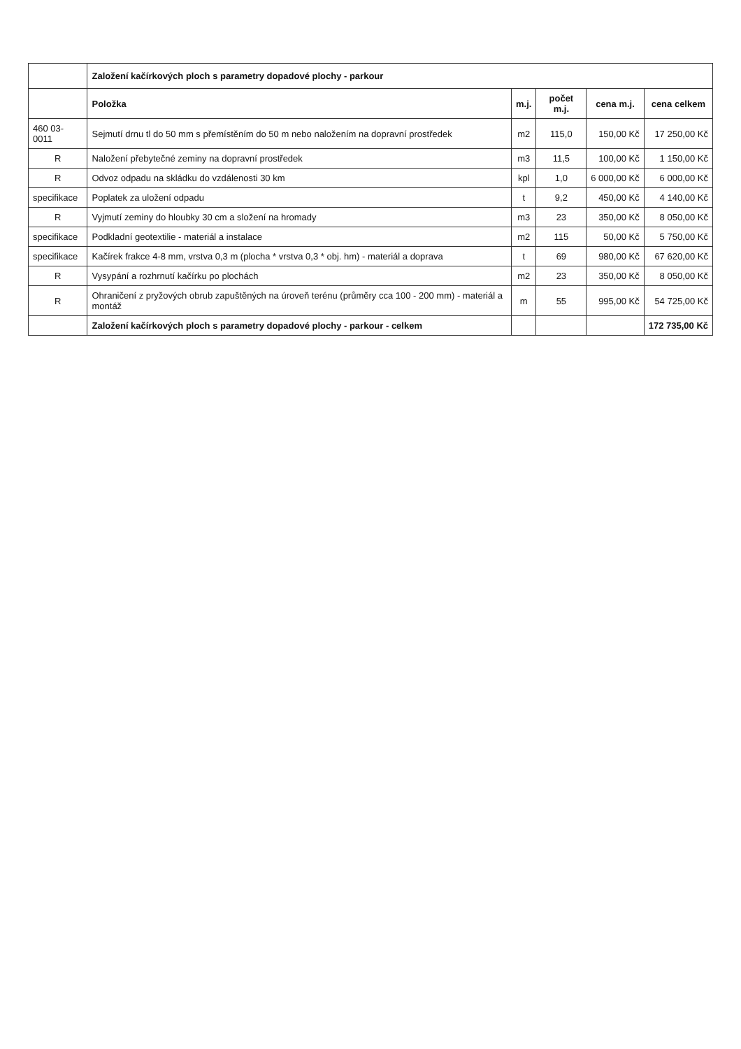| | Založení kačírkových ploch s parametry dopadové plochy - parkour | | | | |
| | Položka | m.j. | počet m.j. | cena m.j. | cena celkem |
| 460 03-0011 | Sejmutí drnu tl do 50 mm s přemístěním do 50 m nebo naložením na dopravní prostředek | m2 | 115,0 | 150,00 Kč | 17 250,00 Kč |
| R | Naložení přebytečné zeminy na dopravní prostředek | m3 | 11,5 | 100,00 Kč | 1 150,00 Kč |
| R | Odvoz odpadu na skládku do vzdálenosti 30 km | kpl | 1,0 | 6 000,00 Kč | 6 000,00 Kč |
| specifikace | Poplatek za uložení odpadu | t | 9,2 | 450,00 Kč | 4 140,00 Kč |
| R | Vyjmutí zeminy do hloubky 30 cm a složení na hromady | m3 | 23 | 350,00 Kč | 8 050,00 Kč |
| specifikace | Podkladní geotextilie - materiál a instalace | m2 | 115 | 50,00 Kč | 5 750,00 Kč |
| specifikace | Kačírek frakce 4-8 mm, vrstva 0,3 m (plocha * vrstva 0,3 * obj. hm) - materiál a doprava | t | 69 | 980,00 Kč | 67 620,00 Kč |
| R | Vysypání a rozhrnutí kačírku po plochách | m2 | 23 | 350,00 Kč | 8 050,00 Kč |
| R | Ohraničení z pryžových obrub zapuštěných na úroveň terénu (průměry cca 100 - 200 mm) - materiál a montáž | m | 55 | 995,00 Kč | 54 725,00 Kč |
| | Založení kačírkových ploch s parametry dopadové plochy - parkour - celkem | | | | 172 735,00 Kč |